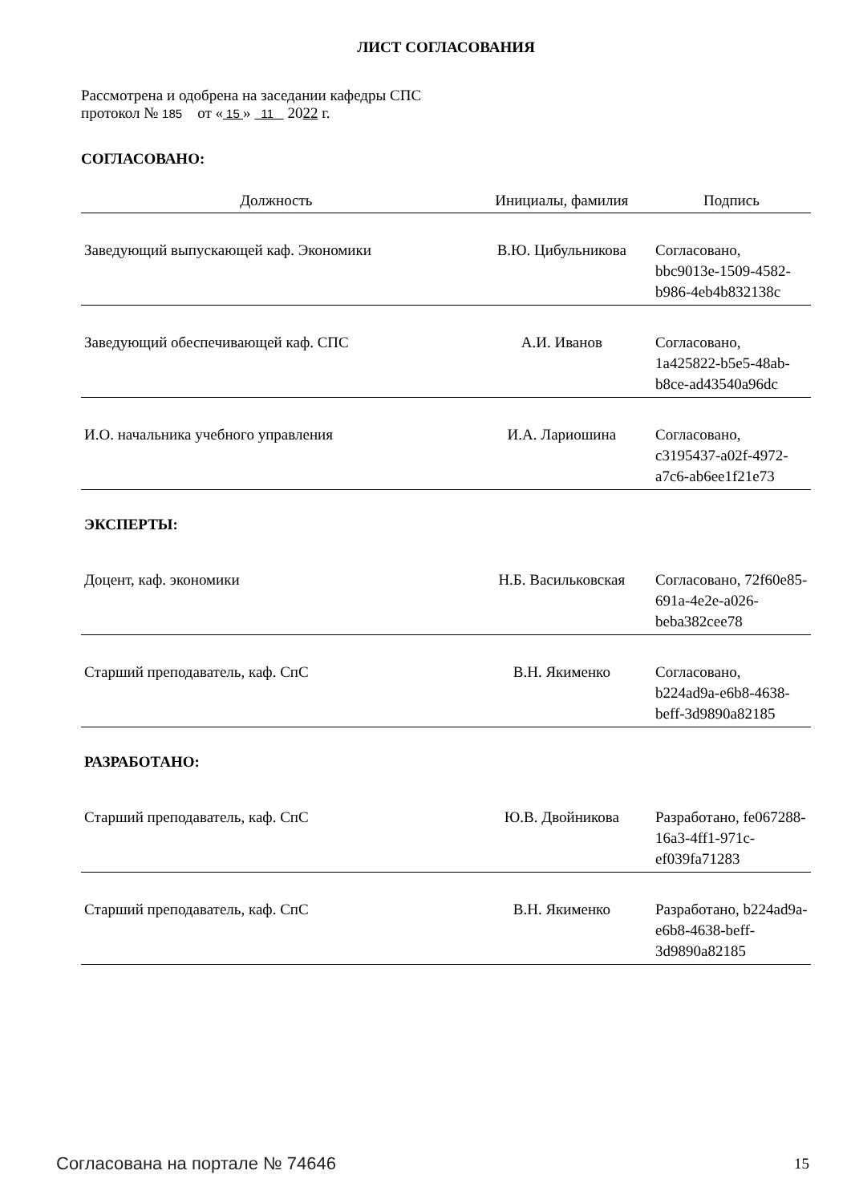ЛИСТ СОГЛАСОВАНИЯ
Рассмотрена и одобрена на заседании кафедры СПС
протокол № 185 от « 15 » 11 2022 г.
СОГЛАСОВАНО:
| Должность | Инициалы, фамилия | Подпись |
| --- | --- | --- |
| Заведующий выпускающей каф. Экономики | В.Ю. Цибульникова | Согласовано, bbc9013e-1509-4582-b986-4eb4b832138c |
| Заведующий обеспечивающей каф. СПС | А.И. Иванов | Согласовано, 1a425822-b5e5-48ab-b8ce-ad43540a96dc |
| И.О. начальника учебного управления | И.А. Лариошина | Согласовано, c3195437-a02f-4972-a7c6-ab6ee1f21e73 |
| ЭКСПЕРТЫ: | | |
| Доцент, каф. экономики | Н.Б. Васильковская | Согласовано, 72f60e85-691a-4e2e-a026-beba382cee78 |
| Старший преподаватель, каф. СпС | В.Н. Якименко | Согласовано, b224ad9a-e6b8-4638-beff-3d9890a82185 |
| РАЗРАБОТАНО: | | |
| Старший преподаватель, каф. СпС | Ю.В. Двойникова | Разработано, fe067288-16a3-4ff1-971c-ef039fa71283 |
| Старший преподаватель, каф. СпС | В.Н. Якименко | Разработано, b224ad9a-e6b8-4638-beff-3d9890a82185 |
Согласована на портале № 74646 15